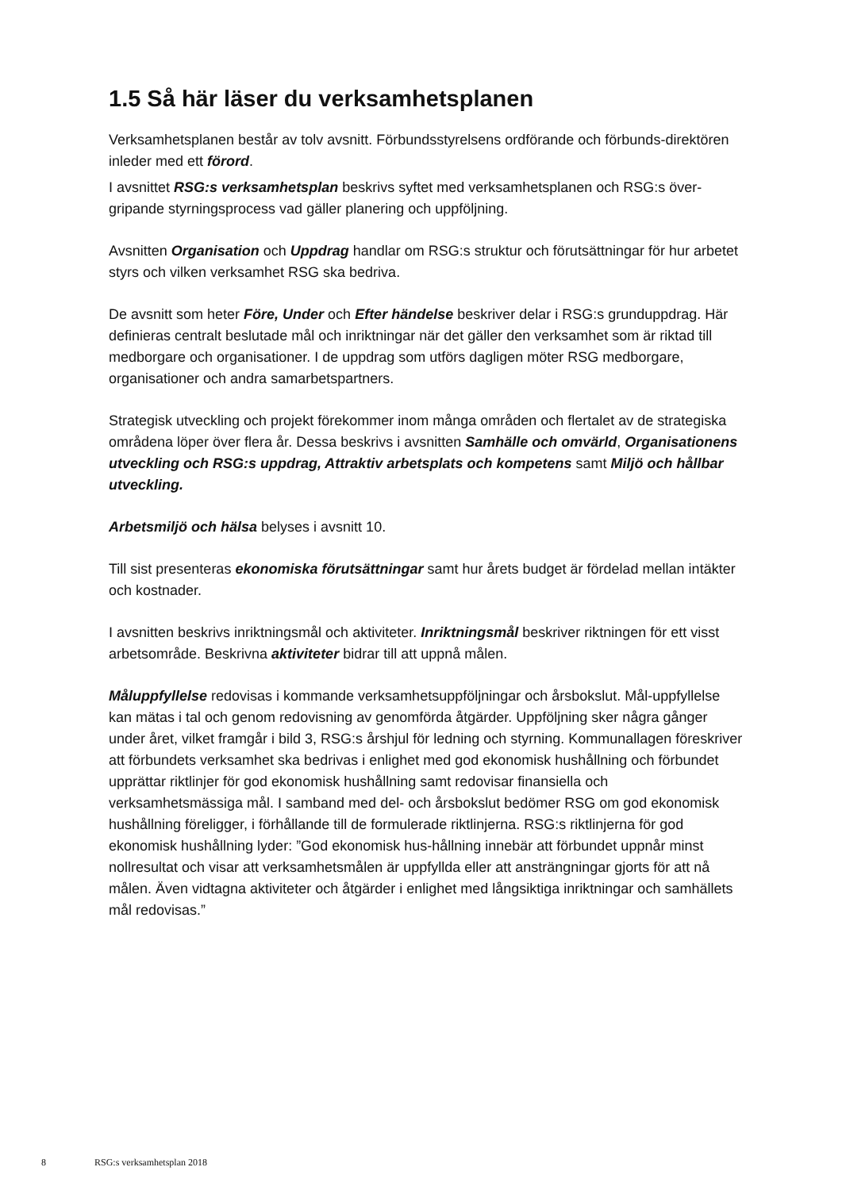1.5 Så här läser du verksamhetsplanen
Verksamhetsplanen består av tolv avsnitt. Förbundsstyrelsens ordförande och förbunds-direktören inleder med ett förord.
I avsnittet RSG:s verksamhetsplan beskrivs syftet med verksamhetsplanen och RSG:s över-gripande styrningsprocess vad gäller planering och uppföljning.
Avsnitten Organisation och Uppdrag handlar om RSG:s struktur och förutsättningar för hur arbetet styrs och vilken verksamhet RSG ska bedriva.
De avsnitt som heter Före, Under och Efter händelse beskriver delar i RSG:s grunduppdrag. Här definieras centralt beslutade mål och inriktningar när det gäller den verksamhet som är riktad till medborgare och organisationer. I de uppdrag som utförs dagligen möter RSG medborgare, organisationer och andra samarbetspartners.
Strategisk utveckling och projekt förekommer inom många områden och flertalet av de strategiska områdena löper över flera år. Dessa beskrivs i avsnitten Samhälle och omvärld, Organisationens utveckling och RSG:s uppdrag, Attraktiv arbetsplats och kompetens samt Miljö och hållbar utveckling.
Arbetsmiljö och hälsa belyses i avsnitt 10.
Till sist presenteras ekonomiska förutsättningar samt hur årets budget är fördelad mellan intäkter och kostnader.
I avsnitten beskrivs inriktningsmål och aktiviteter. Inriktningsmål beskriver riktningen för ett visst arbetsområde. Beskrivna aktiviteter bidrar till att uppnå målen.
Måluppfyllelse redovisas i kommande verksamhetsuppföljningar och årsbokslut. Mål-uppfyllelse kan mätas i tal och genom redovisning av genomförda åtgärder. Uppföljning sker några gånger under året, vilket framgår i bild 3, RSG:s årshjul för ledning och styrning. Kommunallagen föreskriver att förbundets verksamhet ska bedrivas i enlighet med god ekonomisk hushållning och förbundet upprättar riktlinjer för god ekonomisk hushållning samt redovisar finansiella och verksamhetsmässiga mål. I samband med del- och årsbokslut bedömer RSG om god ekonomisk hushållning föreligger, i förhållande till de formulerade riktlinjerna. RSG:s riktlinjerna för god ekonomisk hushållning lyder: ”God ekonomisk hus-hållning innebär att förbundet uppnår minst nollresultat och visar att verksamhetsmålen är uppfyllda eller att ansträngningar gjorts för att nå målen. Även vidtagna aktiviteter och åtgärder i enlighet med långsiktiga inriktningar och samhällets mål redovisas.”
8 RSG:s verksamhetsplan 2018